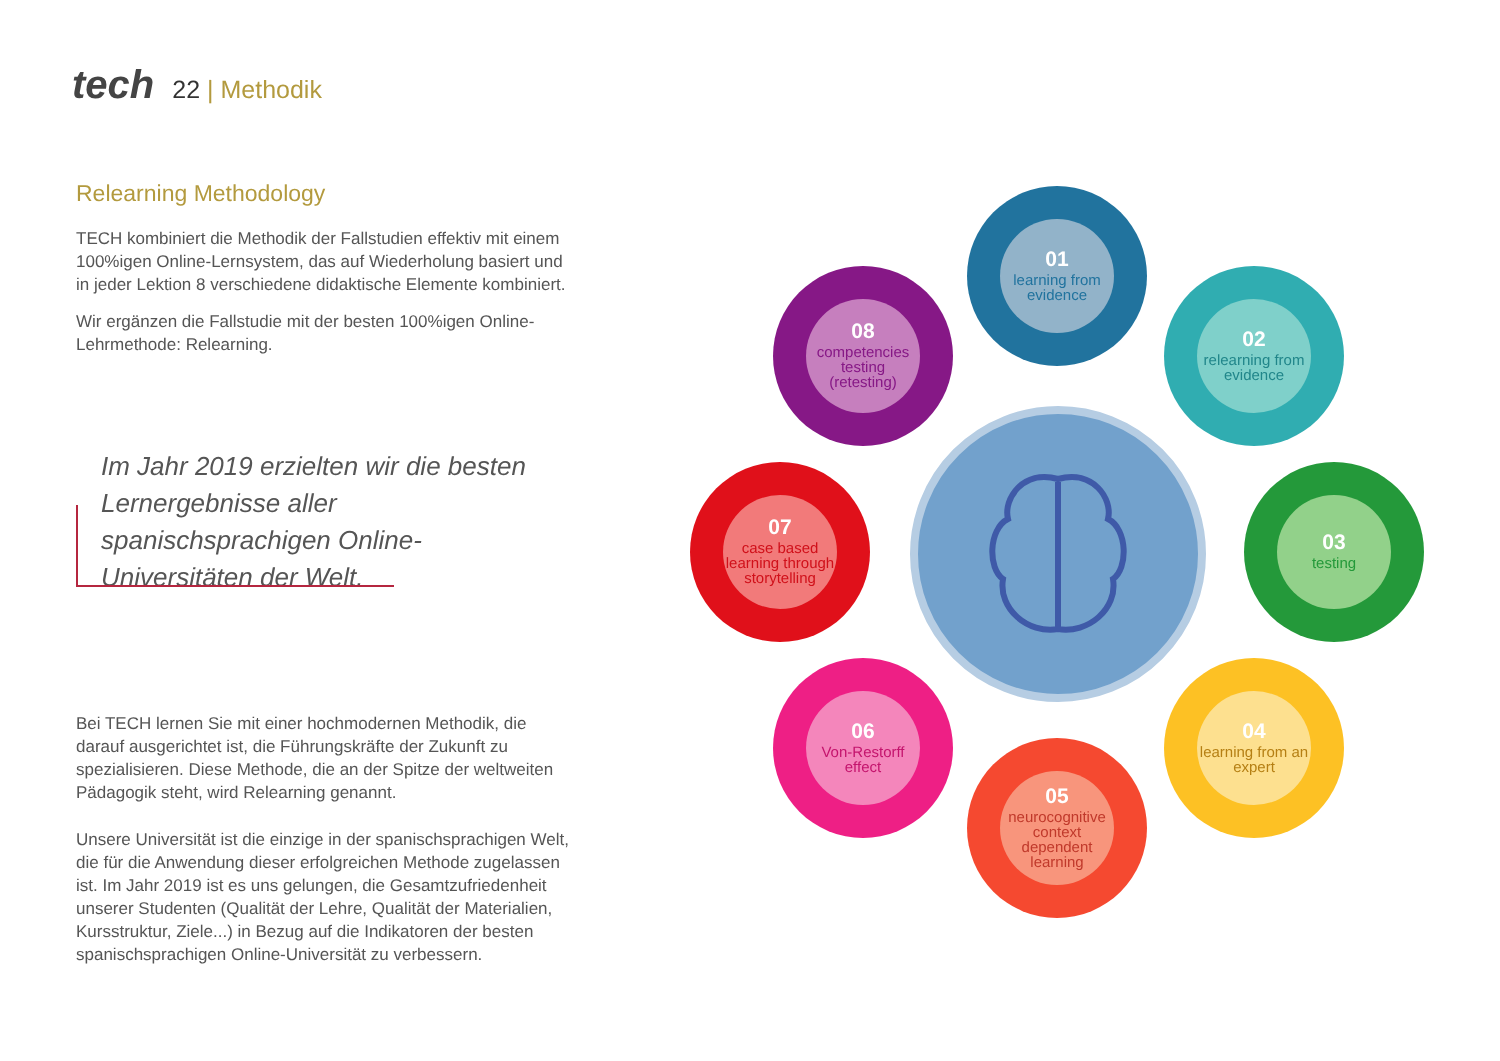tech
22 | Methodik
Relearning Methodology
TECH kombiniert die Methodik der Fallstudien effektiv mit einem 100%igen Online-Lernsystem, das auf Wiederholung basiert und in jeder Lektion 8 verschiedene didaktische Elemente kombiniert.
Wir ergänzen die Fallstudie mit der besten 100%igen Online-Lehrmethode: Relearning.
Im Jahr 2019 erzielten wir die besten Lernergebnisse aller spanischsprachigen Online-Universitäten der Welt.
Bei TECH lernen Sie mit einer hochmodernen Methodik, die darauf ausgerichtet ist, die Führungskräfte der Zukunft zu spezialisieren. Diese Methode, die an der Spitze der weltweiten Pädagogik steht, wird Relearning genannt.
Unsere Universität ist die einzige in der spanischsprachigen Welt, die für die Anwendung dieser erfolgreichen Methode zugelassen ist. Im Jahr 2019 ist es uns gelungen, die Gesamtzufriedenheit unserer Studenten (Qualität der Lehre, Qualität der Materialien, Kursstruktur, Ziele...) in Bezug auf die Indikatoren der besten spanischsprachigen Online-Universität zu verbessern.
01
learning from evidence
02
relearning from evidence
03
testing
04
learning from an expert
05
neurocognitive context dependent learning
06
Von-Restorff effect
07
case based learning through storytelling
08
competencies testing (retesting)